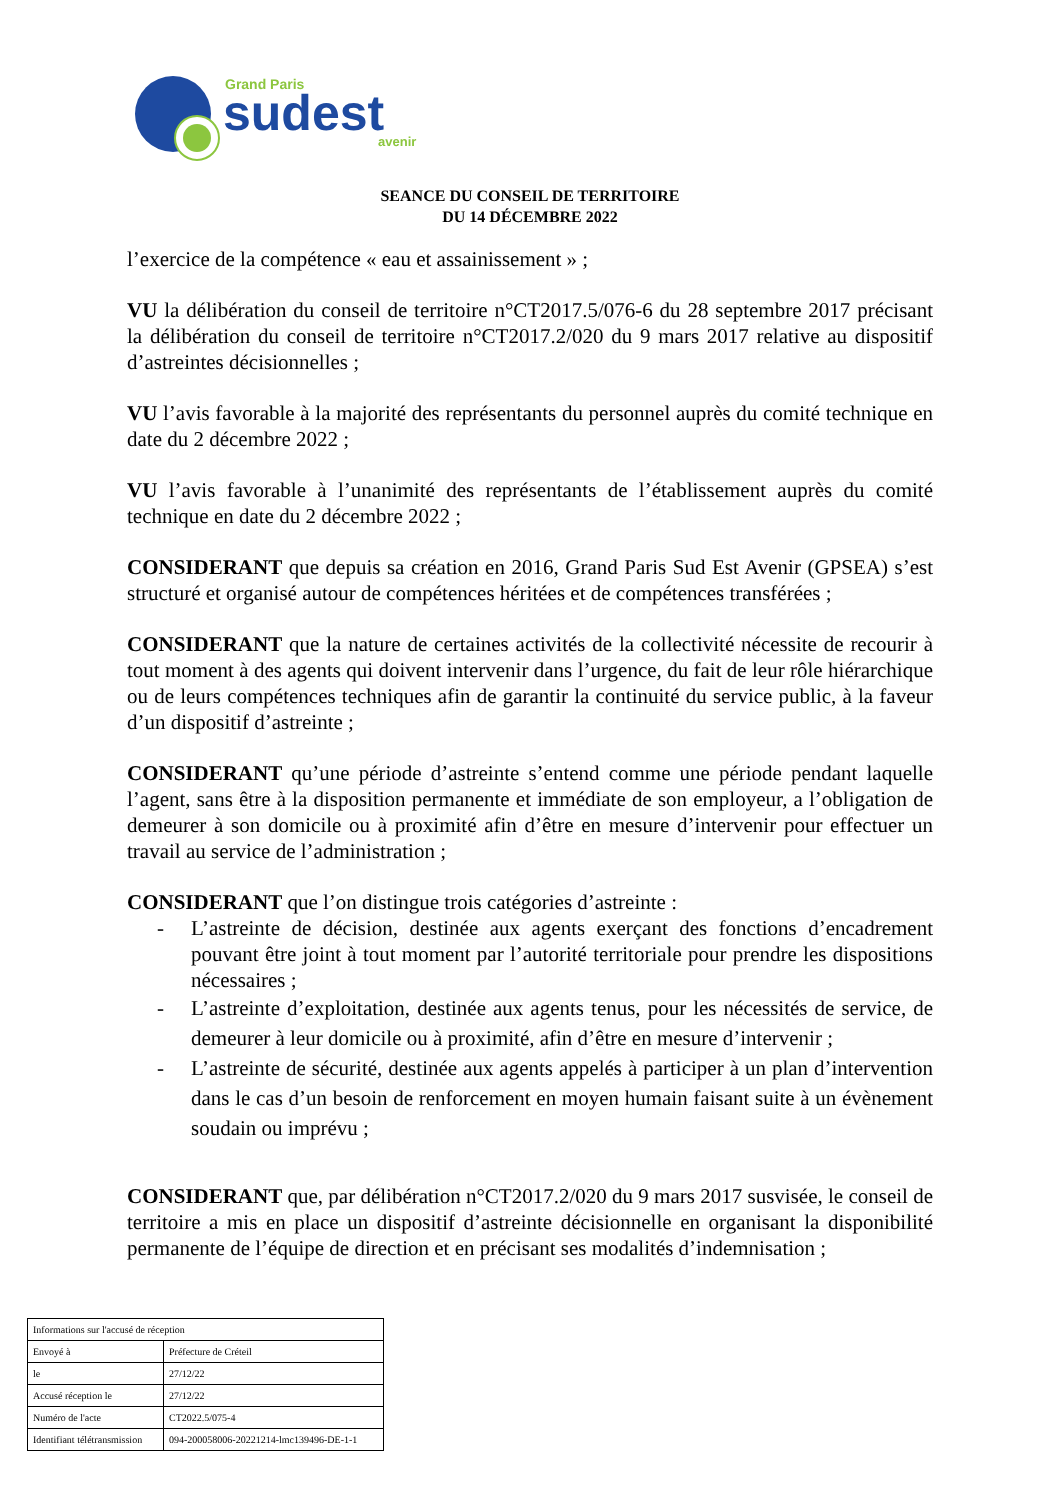Grand Paris
sudest
avenir
SEANCE DU CONSEIL DE TERRITOIRE
DU 14 DÉCEMBRE 2022
l’exercice de la compétence « eau et assainissement » ;
VU la délibération du conseil de territoire n°CT2017.5/076-6 du 28 septembre 2017 précisant la délibération du conseil de territoire n°CT2017.2/020 du 9 mars 2017 relative au dispositif d’astreintes décisionnelles ;
VU l’avis favorable à la majorité des représentants du personnel auprès du comité technique en date du 2 décembre 2022 ;
VU l’avis favorable à l’unanimité des représentants de l’établissement auprès du comité technique en date du 2 décembre 2022 ;
CONSIDERANT que depuis sa création en 2016, Grand Paris Sud Est Avenir (GPSEA) s’est structuré et organisé autour de compétences héritées et de compétences transférées ;
CONSIDERANT que la nature de certaines activités de la collectivité nécessite de recourir à tout moment à des agents qui doivent intervenir dans l’urgence, du fait de leur rôle hiérarchique ou de leurs compétences techniques afin de garantir la continuité du service public, à la faveur d’un dispositif d’astreinte ;
CONSIDERANT qu’une période d’astreinte s’entend comme une période pendant laquelle l’agent, sans être à la disposition permanente et immédiate de son employeur, a l’obligation de demeurer à son domicile ou à proximité afin d’être en mesure d’intervenir pour effectuer un travail au service de l’administration ;
CONSIDERANT que l’on distingue trois catégories d’astreinte :
- L’astreinte de décision, destinée aux agents exerçant des fonctions d’encadrement pouvant être joint à tout moment par l’autorité territoriale pour prendre les dispositions nécessaires ;
- L’astreinte d’exploitation, destinée aux agents tenus, pour les nécessités de service, de demeurer à leur domicile ou à proximité, afin d’être en mesure d’intervenir ;
- L’astreinte de sécurité, destinée aux agents appelés à participer à un plan d’intervention dans le cas d’un besoin de renforcement en moyen humain faisant suite à un évènement soudain ou imprévu ;
CONSIDERANT que, par délibération n°CT2017.2/020 du 9 mars 2017 susvisée, le conseil de territoire a mis en place un dispositif d’astreinte décisionnelle en organisant la disponibilité permanente de l’équipe de direction et en précisant ses modalités d’indemnisation ;
| Informations sur l'accusé de réception | |
| Envoyé à | Préfecture de Créteil |
| le | 27/12/22 |
| Accusé réception le | 27/12/22 |
| Numéro de l'acte | CT2022.5/075-4 |
| Identifiant télétransmission | 094-200058006-20221214-lmc139496-DE-1-1 |